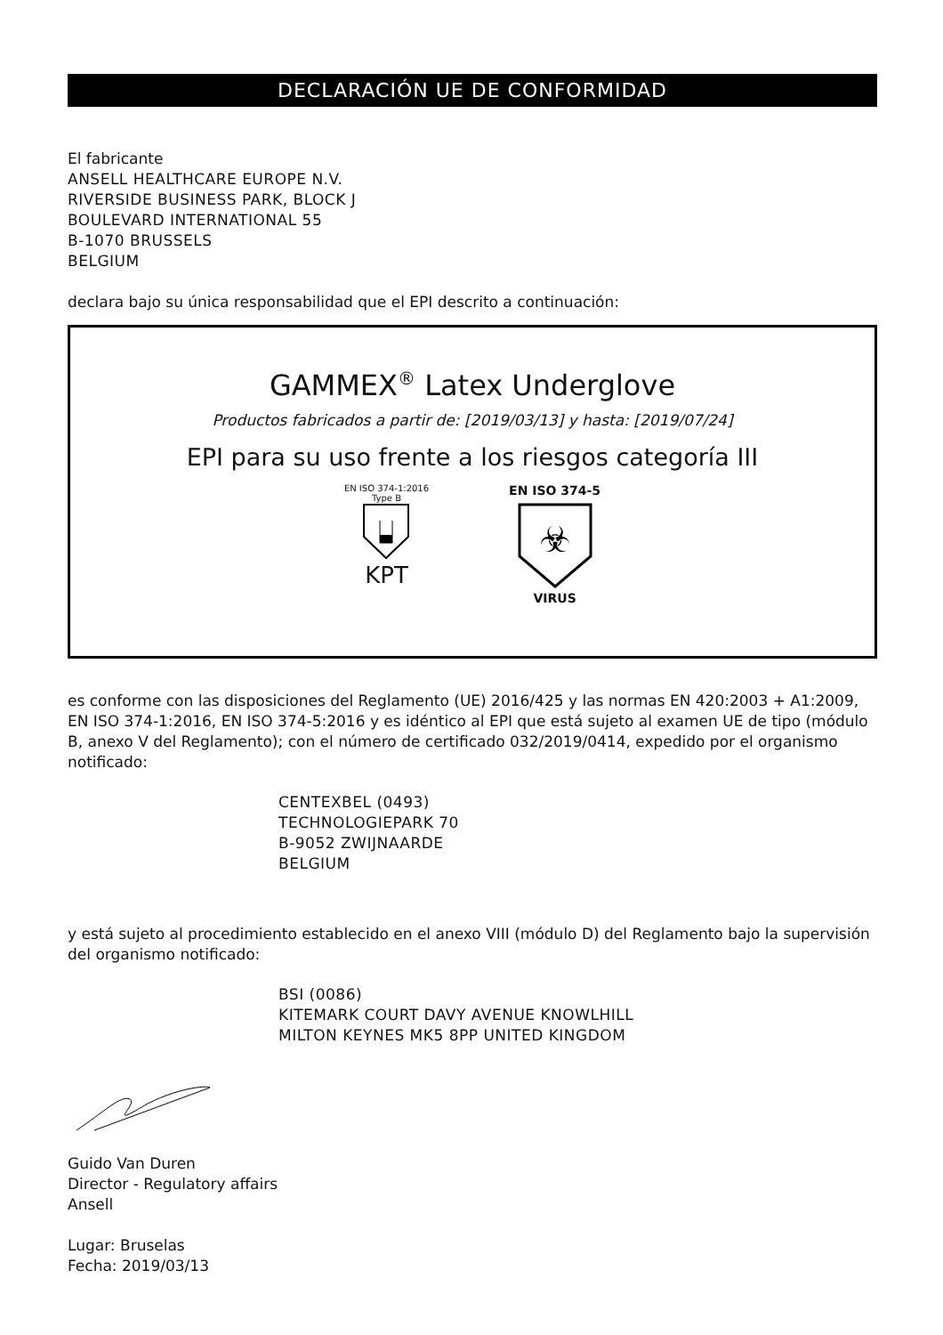DECLARACIÓN UE DE CONFORMIDAD
El fabricante
ANSELL HEALTHCARE EUROPE N.V.
RIVERSIDE BUSINESS PARK, BLOCK J
BOULEVARD INTERNATIONAL 55
B-1070 BRUSSELS
BELGIUM
declara bajo su única responsabilidad que el EPI descrito a continuación:
GAMMEX<sup>®</sup> Latex Underglove
Productos fabricados a partir de: [2019/03/13] y hasta: [2019/07/24]
EPI para su uso frente a los riesgos categoría III
EN ISO 374-1:2016
Type B
KPT
EN ISO 374-5
☣
VIRUS
es conforme con las disposiciones del Reglamento (UE) 2016/425 y las normas EN 420:2003 + A1:2009, EN ISO 374-1:2016, EN ISO 374-5:2016 y es idéntico al EPI que está sujeto al examen UE de tipo (módulo B, anexo V del Reglamento); con el número de certificado 032/2019/0414, expedido por el organismo notificado:
CENTEXBEL (0493)
TECHNOLOGIEPARK 70
B-9052 ZWIJNAARDE
BELGIUM
y está sujeto al procedimiento establecido en el anexo VIII (módulo D) del Reglamento bajo la supervisión del organismo notificado:
BSI (0086)
KITEMARK COURT DAVY AVENUE KNOWLHILL
MILTON KEYNES MK5 8PP UNITED KINGDOM
Guido Van Duren
Director - Regulatory affairs
Ansell
Lugar: Bruselas
Fecha: 2019/03/13